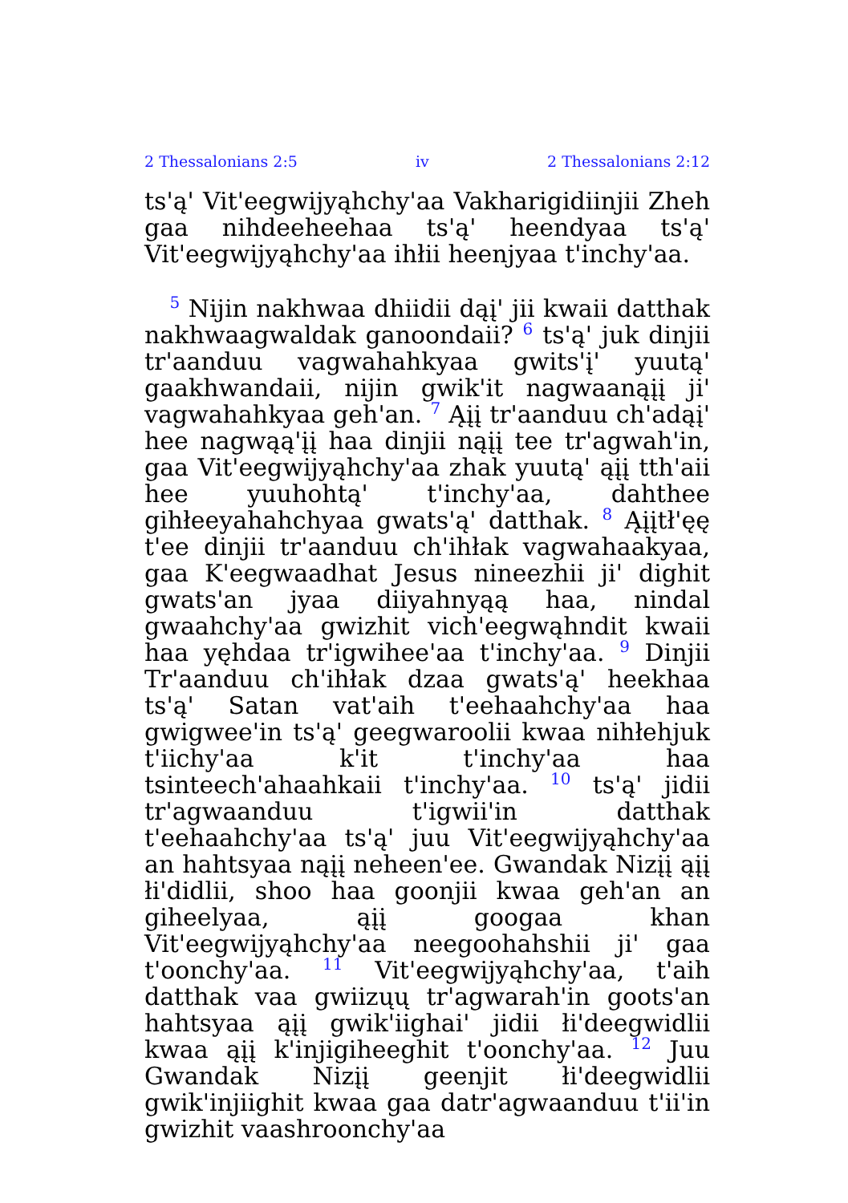2 Thessalonians 2:5 iv 2 Thessalonians 2:12
ts'ą' Vit'eegwijyąhchy'aa Vakharigidiinjii Zheh gaa nihdeeheehaa ts'ą' heendyaa ts'ą' Vit'eegwijyąhchy'aa ihłii heenjyaa t'inchy'aa.
5 Nijin nakhwaa dhiidii dąį' jii kwaii datthak nakhwaagwaldak ganoondaii? 6 ts'ą' juk dinjii tr'aanduu vagwahahkyaa gwits'į' yuutą' gaakhwandaii, nijin gwik'it nagwaanąįį ji' vagwahahkyaa geh'an. 7 Ąįį tr'aanduu ch'adąį' hee nagwąą'įį haa dinjii nąįį tee tr'agwah'in, gaa Vit'eegwijyąhchy'aa zhak yuutą' ąįį tth'aii hee yuuhohtą' t'inchy'aa, dahthee gihłeeyahahchyaa gwats'ą' datthak. 8 Ąįįtł'ęę t'ee dinjii tr'aanduu ch'ihłak vagwahaakyaa, gaa K'eegwaadhat Jesus nineezhii ji' dighit gwats'an jyaa diiyahnyąą haa, nindal gwaahchy'aa gwizhit vich'eegwąhndit kwaii haa yęhdaa tr'igwihee'aa t'inchy'aa. 9 Dinjii Tr'aanduu ch'ihłak dzaa gwats'ą' heekhaa ts'ą' Satan vat'aih t'eehaahchy'aa haa gwigwee'in ts'ą' geegwaroolii kwaa nihłehjuk t'iichy'aa k'it t'inchy'aa haa tsinteech'ahaahkaii t'inchy'aa. 10 ts'ą' jidii tr'agwaanduu t'igwii'in datthak t'eehaahchy'aa ts'ą' juu Vit'eegwijyąhchy'aa an hahtsyaa nąįį neheen'ee. Gwandak Nizįį ąįį łi'didlii, shoo haa goonjii kwaa geh'an an giheelyaa, ąįį googaa khan Vit'eegwijyąhchy'aa neegoohahshii ji' gaa t'oonchy'aa. 11 Vit'eegwijyąhchy'aa, t'aih datthak vaa gwiizųų tr'agwarah'in goots'an hahtsyaa ąįį gwik'iighai' jidii łi'deegwidlii kwaa ąįį k'injigiheeghit t'oonchy'aa. 12 Juu Gwandak Nizįį geenjit łi'deegwidlii gwik'injiighit kwaa gaa datr'agwaanduu t'ii'in gwizhit vaashroonchy'aa